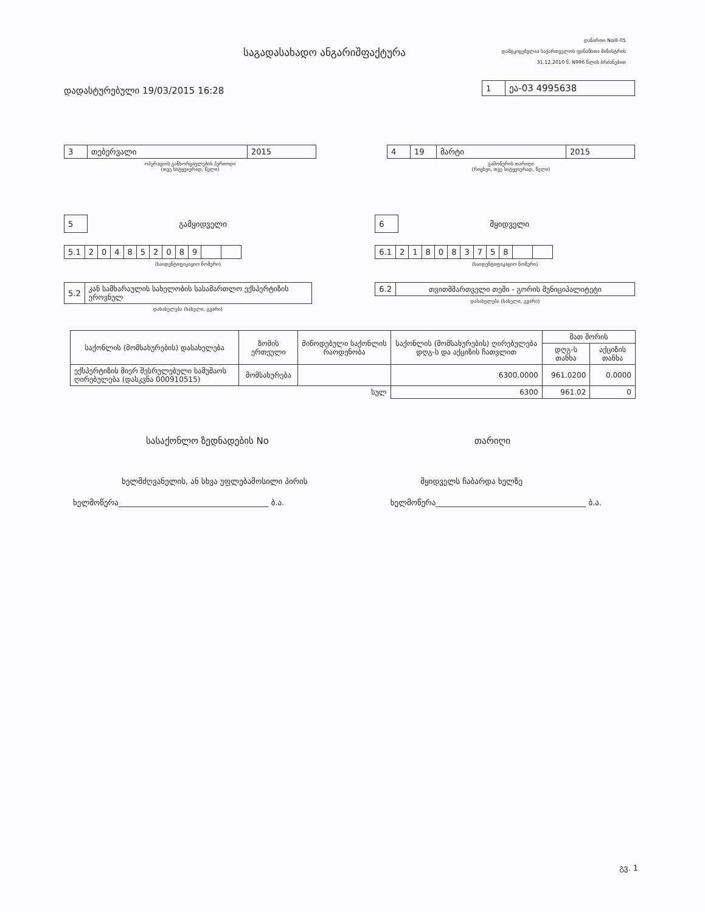საგადასახადო ანგარიშფაქტურა
დანართი NoIII-05
დამტკიცებულია საქართველოს ფინანსთა მინისტრის
31.12.2010 წ. N996 წლის ბრძანებით
დადასტურებული 19/03/2015 16:28
| 1 | ეა-03 4995638 |
| 3 | თებერვალი | 2015 |
ოპერაციის განხორციელების პერიოდი
(თვე სიტყვიერად, წელი)
| 4 | 19 | მარტი | 2015 |
გამოწერის თარიღი
(რიცხვი, თვე სიტყვიერად, წელი)
| 5 |
გამყიდველი
| 5.1 | 2 | 0 | 4 | 8 | 5 | 2 | 0 | 8 | 9 | | |
(საიდენტიფიკაციო ნომერი)
| 5.2 | კან სამხარაულის სახელობის სასამართლო ექსპერტიზის ეროვნულ |
დასახელება (სახელი, გვარი)
| 6 |
მყიდველი
| 6.1 | 2 | 1 | 8 | 0 | 8 | 3 | 7 | 5 | 8 | | |
(საიდენტიფიკაციო ნომერი)
| 6.2 | თვითმმართველი თემი - გორის მუნიციპალიტეტი |
დასახელება (სახელი, გვარი)
| საქონლის (მომსახურების) დასახელება | ზომის ერთეული | მიწოდებული საქონლის რაოდენობა | საქონლის (მომსახურების) ღირებულება დღგ-ს და აქციზის ჩათვლით | მათ შორის | |
| --- | --- | --- | --- | --- | --- |
| | | | | დღგ-ს თანხა | აქციზის თანხა |
| ექსპერტიზის მიერ შესრულებული სამუშაოს ღირებულება (დასკვნა 000910515) | მომსახურება | | 6300.0000 | 961.0200 | 0.0000 |
| სულ | | | 6300 | 961.02 | 0 |
სასაქონლო ზედნადების No თარიღი
ხელმძღვანელის, ან სხვა უფლებამოსილი პირის
მყიდველს ჩაბარდა ხელზე
ხელმოწერა______________________________________ ბ.ა.
ხელმოწერა______________________________________ ბ.ა.
გვ. 1